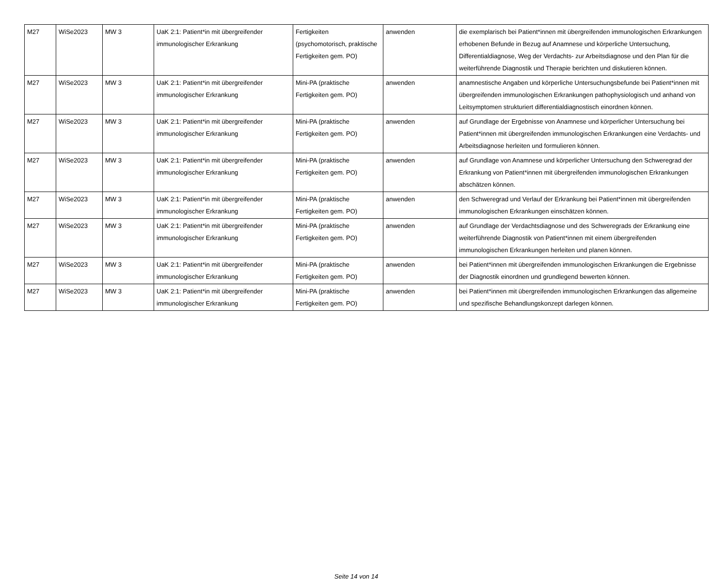| M27 | WiSe2023 | MW 3 | UaK 2:1: Patient*in mit übergreifender immunologischer Erkrankung | Fertigkeiten (psychomotorisch, praktische Fertigkeiten gem. PO) | anwenden | die exemplarisch bei Patient*innen mit übergreifenden immunologischen Erkrankungen erhobenen Befunde in Bezug auf Anamnese und körperliche Untersuchung, Differentialdiagnose, Weg der Verdachts- zur Arbeitsdiagnose und den Plan für die weiterführende Diagnostik und Therapie berichten und diskutieren können. |
| M27 | WiSe2023 | MW 3 | UaK 2:1: Patient*in mit übergreifender immunologischer Erkrankung | Mini-PA (praktische Fertigkeiten gem. PO) | anwenden | anamnestische Angaben und körperliche Untersuchungsbefunde bei Patient*innen mit übergreifenden immunologischen Erkrankungen pathophysiologisch und anhand von Leitsymptomen strukturiert differentialdiagnostisch einordnen können. |
| M27 | WiSe2023 | MW 3 | UaK 2:1: Patient*in mit übergreifender immunologischer Erkrankung | Mini-PA (praktische Fertigkeiten gem. PO) | anwenden | auf Grundlage der Ergebnisse von Anamnese und körperlicher Untersuchung bei Patient*innen mit übergreifenden immunologischen Erkrankungen eine Verdachts- und Arbeitsdiagnose herleiten und formulieren können. |
| M27 | WiSe2023 | MW 3 | UaK 2:1: Patient*in mit übergreifender immunologischer Erkrankung | Mini-PA (praktische Fertigkeiten gem. PO) | anwenden | auf Grundlage von Anamnese und körperlicher Untersuchung den Schweregrad der Erkrankung von Patient*innen mit übergreifenden immunologischen Erkrankungen abschätzen können. |
| M27 | WiSe2023 | MW 3 | UaK 2:1: Patient*in mit übergreifender immunologischer Erkrankung | Mini-PA (praktische Fertigkeiten gem. PO) | anwenden | den Schweregrad und Verlauf der Erkrankung bei Patient*innen mit übergreifenden immunologischen Erkrankungen einschätzen können. |
| M27 | WiSe2023 | MW 3 | UaK 2:1: Patient*in mit übergreifender immunologischer Erkrankung | Mini-PA (praktische Fertigkeiten gem. PO) | anwenden | auf Grundlage der Verdachtsdiagnose und des Schweregrads der Erkrankung eine weiterführende Diagnostik von Patient*innen mit einem übergreifenden immunologischen Erkrankungen herleiten und planen können. |
| M27 | WiSe2023 | MW 3 | UaK 2:1: Patient*in mit übergreifender immunologischer Erkrankung | Mini-PA (praktische Fertigkeiten gem. PO) | anwenden | bei Patient*innen mit übergreifenden immunologischen Erkrankungen die Ergebnisse der Diagnostik einordnen und grundlegend bewerten können. |
| M27 | WiSe2023 | MW 3 | UaK 2:1: Patient*in mit übergreifender immunologischer Erkrankung | Mini-PA (praktische Fertigkeiten gem. PO) | anwenden | bei Patient*innen mit übergreifenden immunologischen Erkrankungen das allgemeine und spezifische Behandlungskonzept darlegen können. |
Seite 14 von 14